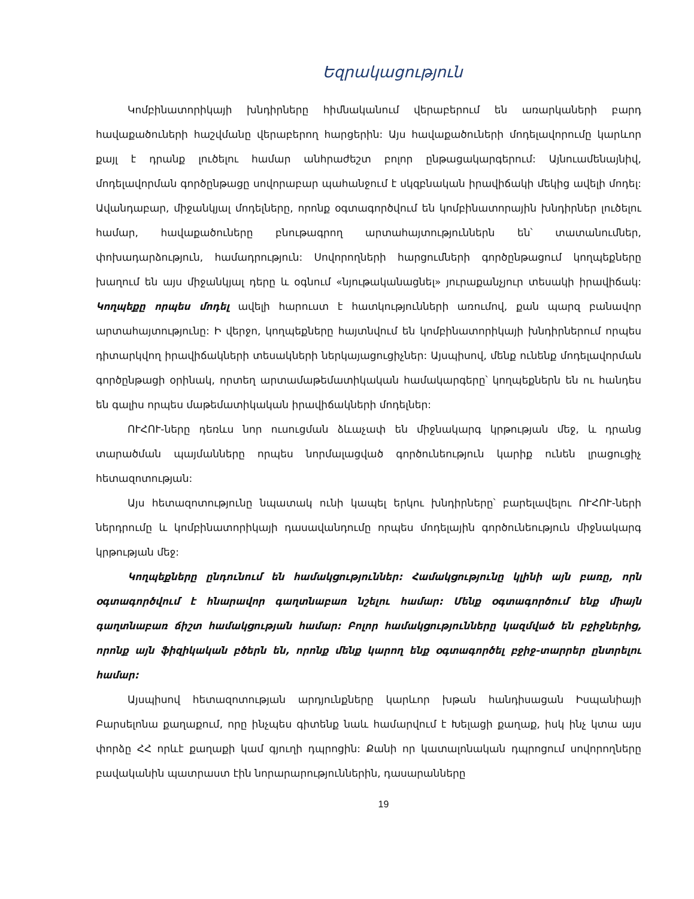Եզրակացություն
Կոմբինատորիկայի խնդիրները հիմնականում վերաբերում են առարկաների բարդ հավաքածուների հաշվմանը վերաբերող հարցերին: Այս հավաքածուների մոդելավորումը կարևոր քայլ է դրանք լուծելու համար անհրաժեշտ բոլոր ընթացակարգերում: Այնուամենայնիվ, մոդելավորման գործընթացը սովորաբար պահանջում է սկզբնական իրավիճակի մեկից ավելի մոդել: Ավանդաբար, միջանկյալ մոդելները, որոնք օգտագործվում են կոմբինատորային խնդիրներ լուծելու համար, հավաքածուները բնութագրող արտահայտություններն են՝ տատանումներ, փոխադարձություն, համադրություն: Սովորողների հարցումների գործընթացում կողպեքները խաղում են այս միջանկյալ դերը և օգնում «նյութականացնել» յուրաքանչյուր տեսակի իրավիճակ: Կողպեքը որպես մոդել ավելի հարուստ է հատկությունների առումով, քան պարզ բանավոր արտահայտությունը: Ի վերջո, կողպեքները հայտնվում են կոմբինատորիկայի խնդիրներում որպես դիտարկվող իրավիճակների տեսակների ներկայացուցիչներ: Այսպիսով, մենք ունենք մոդելավորման գործընթացի օրինակ, որտեղ արտամաթեմատիկական համակարգերը՝ կողպեքներն են ու հանդես են գալիս որպես մաթեմատիկական իրավիճակների մոդելներ:
ՈՒՀՈՒ-ները դեռևս նոր ուսուցման ձևաչափ են միջնակարգ կրթության մեջ, և դրանց տարածման պայմանները որպես նորմալացված գործունեություն կարիք ունեն լրացուցիչ հետազոտության:
Այս հետազոտությունը նպատակ ունի կապել երկու խնդիրները՝ բարելավելու ՈՒՀՈՒ-ների ներդրումը և կոմբինատորիկայի դասավանդումը որպես մոդելային գործունեություն միջնակարգ կրթության մեջ:
Կողպեքները ընդունում են համակցություններ: Համակցությունը կլինի այն բառը, որն օգտագործվում է հնարավոր գաղտնաբառ նշելու համար: Մենք օգտագործում ենք միայն գաղտնաբառ ճիշտ համակցության համար: Բոլոր համակցությունները կազմված են բջիջներից, որոնք այն ֆիզիկական բծերն են, որոնք մենք կարող ենք օգտագործել բջիջ-տարրեր ընտրելու համար:
Այսպիսով հետազոտության արդյունքները կարևոր խթան հանդիսացան Իսպանիայի Բարսելոնա քաղաքում, որը ինչպես գիտենք նաև համարվում է Խելացի քաղաք, իսկ ինչ կտա այս փորձը ՀՀ որևէ քաղաքի կամ գյուղի դպրոցին: Քանի որ կատալոնական դպրոցում սովորողները բավականին պատրաստ էին նորարարություններին, դասարանները
19